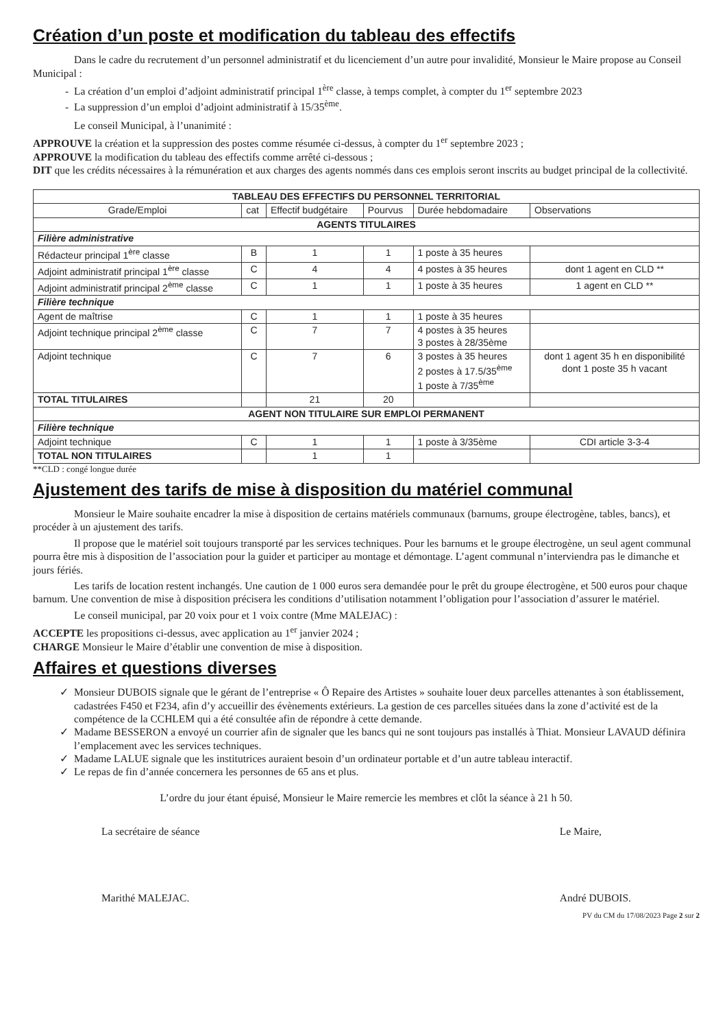Création d’un poste et modification du tableau des effectifs
Dans le cadre du recrutement d’un personnel administratif et du licenciement d’un autre pour invalidité, Monsieur le Maire propose au Conseil Municipal :
La création d’un emploi d’adjoint administratif principal 1<sup>ère</sup> classe, à temps complet, à compter du 1<sup>er</sup> septembre 2023
La suppression d’un emploi d’adjoint administratif à 15/35<sup>ème</sup>.
Le conseil Municipal, à l’unanimité :
APPROUVE la création et la suppression des postes comme résumée ci-dessus, à compter du 1<sup>er</sup> septembre 2023 ;
APPROUVE la modification du tableau des effectifs comme arrêté ci-dessous ;
DIT que les crédits nécessaires à la rémunération et aux charges des agents nommés dans ces emplois seront inscrits au budget principal de la collectivité.
| TABLEAU DES EFFECTIFS DU PERSONNEL TERRITORIAL | | | | | |
| --- | --- | --- | --- | --- | --- |
| Grade/Emploi | cat | Effectif budgétaire | Pourvus | Durée hebdomadaire | Observations |
| AGENTS TITULAIRES | | | | | |
| Filière administrative | | | | | |
| Rédacteur principal 1<sup>ère</sup> classe | B | 1 | 1 | 1 poste à 35 heures | |
| Adjoint administratif principal 1<sup>ère</sup> classe | C | 4 | 4 | 4 postes à 35 heures | dont 1 agent en CLD ** |
| Adjoint administratif principal 2<sup>ème</sup> classe | C | 1 | 1 | 1 poste à 35 heures | 1 agent en CLD ** |
| Filière technique | | | | | |
| Agent de maîtrise | C | 1 | 1 | 1 poste à 35 heures | |
| Adjoint technique principal 2<sup>ème</sup> classe | C | 7 | 7 | 4 postes à 35 heures 3 postes à 28/35ème | |
| Adjoint technique | C | 7 | 6 | 3 postes à 35 heures 2 postes à 17.5/35<sup>ème</sup> 1 poste à 7/35<sup>ème</sup> | dont 1 agent 35 h en disponibilité dont 1 poste 35 h vacant |
| TOTAL TITULAIRES | | 21 | 20 | | |
| AGENT NON TITULAIRE SUR EMPLOI PERMANENT | | | | | |
| Filière technique | | | | | |
| Adjoint technique | C | 1 | 1 | 1 poste à 3/35ème | CDI article 3-3-4 |
| TOTAL NON TITULAIRES | | 1 | 1 | | |
**CLD : congé longue durée
Ajustement des tarifs de mise à disposition du matériel communal
Monsieur le Maire souhaite encadrer la mise à disposition de certains matériels communaux (barnums, groupe électrogène, tables, bancs), et procéder à un ajustement des tarifs.
Il propose que le matériel soit toujours transporté par les services techniques. Pour les barnums et le groupe électrogène, un seul agent communal pourra être mis à disposition de l’association pour la guider et participer au montage et démontage. L’agent communal n’interviendra pas le dimanche et jours fériés.
Les tarifs de location restent inchangés. Une caution de 1 000 euros sera demandée pour le prêt du groupe électrogène, et 500 euros pour chaque barnum. Une convention de mise à disposition précisera les conditions d’utilisation notamment l’obligation pour l’association d’assurer le matériel.
Le conseil municipal, par 20 voix pour et 1 voix contre (Mme MALEJAC) :
ACCEPTE les propositions ci-dessus, avec application au 1<sup>er</sup> janvier 2024 ;
CHARGE Monsieur le Maire d’établir une convention de mise à disposition.
Affaires et questions diverses
Monsieur DUBOIS signale que le gérant de l’entreprise « Ô Repaire des Artistes » souhaite louer deux parcelles attenantes à son établissement, cadastrées F450 et F234, afin d’y accueillir des évènements extérieurs. La gestion de ces parcelles situées dans la zone d’activité est de la compétence de la CCHLEM qui a été consultée afin de répondre à cette demande.
Madame BESSERON a envoyé un courrier afin de signaler que les bancs qui ne sont toujours pas installés à Thiat. Monsieur LAVAUD définira l’emplacement avec les services techniques.
Madame LALUE signale que les institutrices auraient besoin d’un ordinateur portable et d’un autre tableau interactif.
Le repas de fin d’année concernera les personnes de 65 ans et plus.
L’ordre du jour étant épuisé, Monsieur le Maire remercie les membres et clôt la séance à 21 h 50.
La secrétaire de séance
Marithé MALEJAC.
Le Maire,
André DUBOIS.
PV du CM du 17/08/2023 Page 2 sur 2